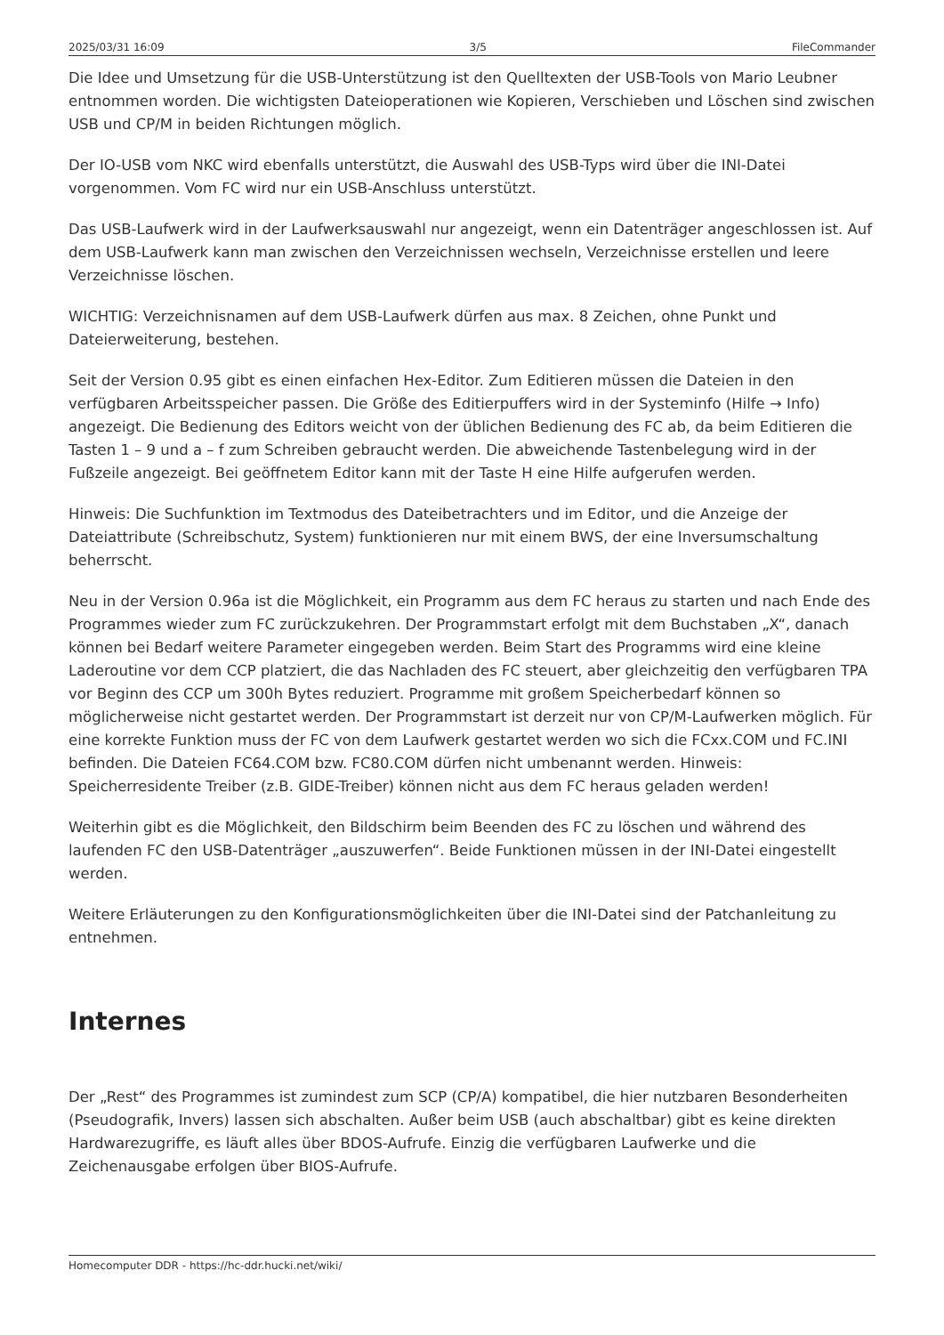2025/03/31 16:09 3/5 FileCommander
Die Idee und Umsetzung für die USB-Unterstützung ist den Quelltexten der USB-Tools von Mario Leubner entnommen worden. Die wichtigsten Dateioperationen wie Kopieren, Verschieben und Löschen sind zwischen USB und CP/M in beiden Richtungen möglich.
Der IO-USB vom NKC wird ebenfalls unterstützt, die Auswahl des USB-Typs wird über die INI-Datei vorgenommen. Vom FC wird nur ein USB-Anschluss unterstützt.
Das USB-Laufwerk wird in der Laufwerksauswahl nur angezeigt, wenn ein Datenträger angeschlossen ist. Auf dem USB-Laufwerk kann man zwischen den Verzeichnissen wechseln, Verzeichnisse erstellen und leere Verzeichnisse löschen.
WICHTIG: Verzeichnisnamen auf dem USB-Laufwerk dürfen aus max. 8 Zeichen, ohne Punkt und Dateierweiterung, bestehen.
Seit der Version 0.95 gibt es einen einfachen Hex-Editor. Zum Editieren müssen die Dateien in den verfügbaren Arbeitsspeicher passen. Die Größe des Editierpuffers wird in der Systeminfo (Hilfe → Info) angezeigt. Die Bedienung des Editors weicht von der üblichen Bedienung des FC ab, da beim Editieren die Tasten 1 – 9 und a – f zum Schreiben gebraucht werden. Die abweichende Tastenbelegung wird in der Fußzeile angezeigt. Bei geöffnetem Editor kann mit der Taste H eine Hilfe aufgerufen werden.
Hinweis: Die Suchfunktion im Textmodus des Dateibetrachters und im Editor, und die Anzeige der Dateiattribute (Schreibschutz, System) funktionieren nur mit einem BWS, der eine Inversumschaltung beherrscht.
Neu in der Version 0.96a ist die Möglichkeit, ein Programm aus dem FC heraus zu starten und nach Ende des Programmes wieder zum FC zurückzukehren. Der Programmstart erfolgt mit dem Buchstaben „X“, danach können bei Bedarf weitere Parameter eingegeben werden. Beim Start des Programms wird eine kleine Laderoutine vor dem CCP platziert, die das Nachladen des FC steuert, aber gleichzeitig den verfügbaren TPA vor Beginn des CCP um 300h Bytes reduziert. Programme mit großem Speicherbedarf können so möglicherweise nicht gestartet werden. Der Programmstart ist derzeit nur von CP/M-Laufwerken möglich. Für eine korrekte Funktion muss der FC von dem Laufwerk gestartet werden wo sich die FCxx.COM und FC.INI befinden. Die Dateien FC64.COM bzw. FC80.COM dürfen nicht umbenannt werden. Hinweis: Speicherresidente Treiber (z.B. GIDE-Treiber) können nicht aus dem FC heraus geladen werden!
Weiterhin gibt es die Möglichkeit, den Bildschirm beim Beenden des FC zu löschen und während des laufenden FC den USB-Datenträger „auszuwerfen“. Beide Funktionen müssen in der INI-Datei eingestellt werden.
Weitere Erläuterungen zu den Konfigurationsmöglichkeiten über die INI-Datei sind der Patchanleitung zu entnehmen.
Internes
Der „Rest“ des Programmes ist zumindest zum SCP (CP/A) kompatibel, die hier nutzbaren Besonderheiten (Pseudografik, Invers) lassen sich abschalten. Außer beim USB (auch abschaltbar) gibt es keine direkten Hardwarezugriffe, es läuft alles über BDOS-Aufrufe. Einzig die verfügbaren Laufwerke und die Zeichenausgabe erfolgen über BIOS-Aufrufe.
Homecomputer DDR - https://hc-ddr.hucki.net/wiki/